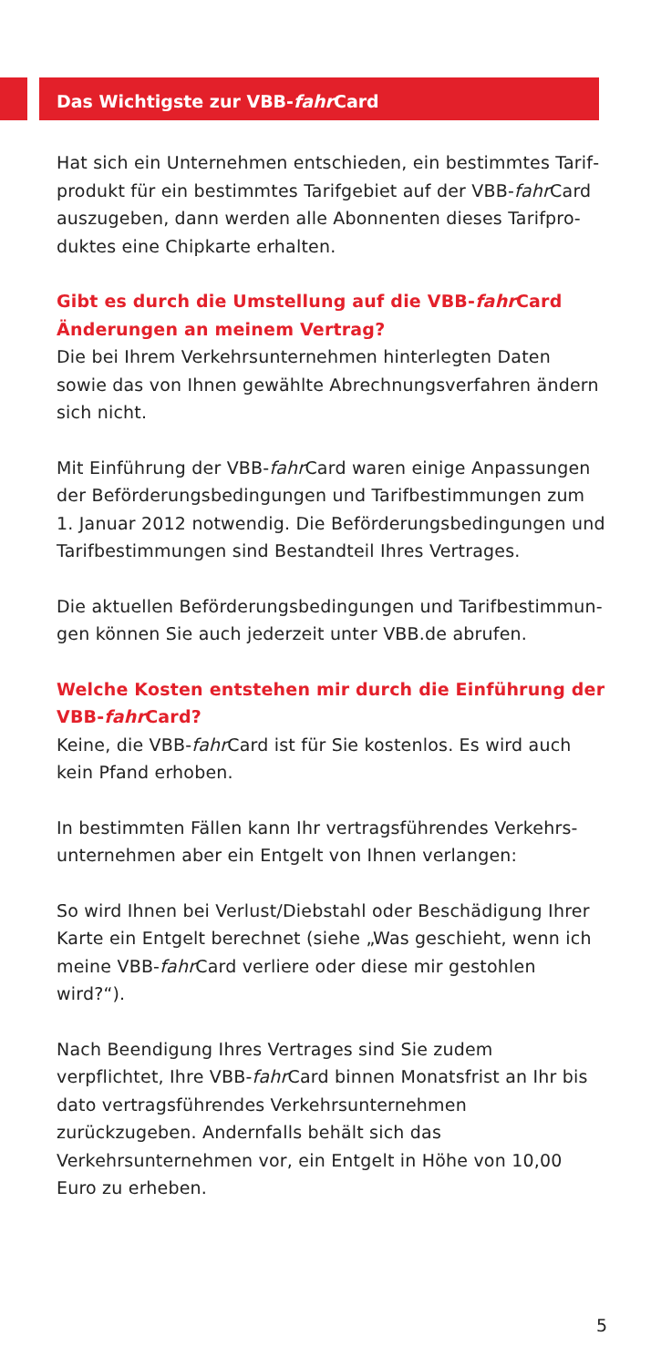Das Wichtigste zur VBB-fahr Card
Hat sich ein Unternehmen entschieden, ein bestimmtes Tarif­produkt für ein bestimmtes Tarifgebiet auf der VBB-fahr Card auszugeben, dann werden alle Abonnenten dieses Tarifpro­duktes eine Chipkarte erhalten.
Gibt es durch die Umstellung auf die VBB-fahr Card Änderungen an meinem Vertrag?
Die bei Ihrem Verkehrsunternehmen hinterlegten Daten sowie das von Ihnen gewählte Abrechnungsverfahren ändern sich nicht.
Mit Einführung der VBB-fahr Card waren einige Anpassungen der Beförderungsbedingungen und Tarifbestimmungen zum 1. Januar 2012 notwendig. Die Beförderungsbedingungen und Tarifbestimmungen sind Bestandteil Ihres Vertrages.
Die aktuellen Beförderungsbedingungen und Tarifbestimmun­gen können Sie auch jederzeit unter VBB.de abrufen.
Welche Kosten entstehen mir durch die Einführung der VBB-fahr Card?
Keine, die VBB-fahr Card ist für Sie kostenlos. Es wird auch kein Pfand erhoben.
In bestimmten Fällen kann Ihr vertragsführendes Verkehrs­unternehmen aber ein Entgelt von Ihnen verlangen:
So wird Ihnen bei Verlust/Diebstahl oder Beschädigung Ihrer Karte ein Entgelt berechnet (siehe „Was geschieht, wenn ich meine VBB-fahr Card verliere oder diese mir gestohlen wird?“).
Nach Beendigung Ihres Vertrages sind Sie zudem verpflichtet, Ihre VBB-fahr Card binnen Monatsfrist an Ihr bis dato vertrags­führendes Verkehrsunternehmen zurückzugeben. Andernfalls behält sich das Verkehrsunternehmen vor, ein Entgelt in Höhe von 10,00 Euro zu erheben.
5